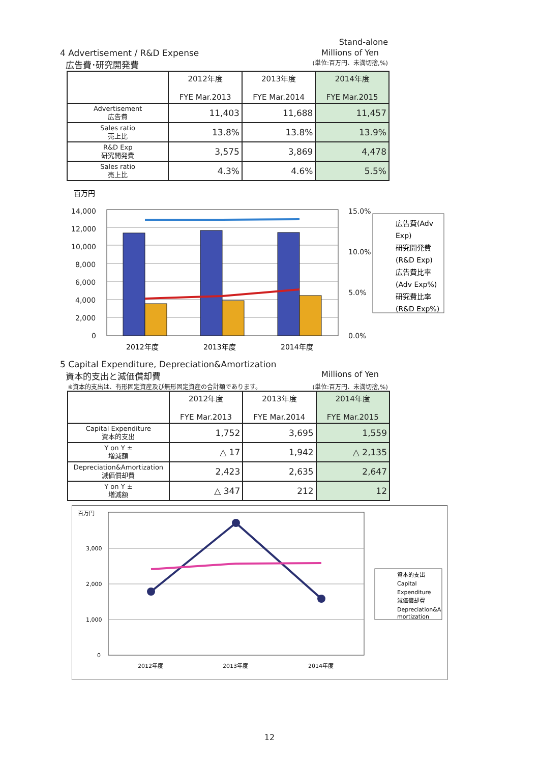Stand-alone
4 Advertisement / R&D Expense Millions of Yen
広告費･研究開発費 (単位:百万円、未満切捨,%)
| | 2012年度 FYE Mar.2013 | 2013年度 FYE Mar.2014 | 2014年度 FYE Mar.2015 |
| --- | --- | --- | --- |
| Advertisement 広告費 | 11,403 | 11,688 | 11,457 |
| Sales ratio 売上比 | 13.8% | 13.8% | 13.9% |
| R&D Exp 研究開発費 | 3,575 | 3,869 | 4,478 |
| Sales ratio 売上比 | 4.3% | 4.6% | 5.5% |
百万円
14,000
12,000
10,000
8,000
6,000
4,000
2,000
0
15.0%
10.0%
5.0%
0.0%
2012年度
2013年度
2014年度
広告費(Adv
Exp)
研究開発費
(R&D Exp)
広告費比率
(Adv Exp%)
研究費比率
(R&D Exp%)
5 Capital Expenditure, Depreciation&Amortization
資本的支出と減価償却費 Millions of Yen
※資本的支出は、有形固定資産及び無形固定資産の合計額であります。 (単位:百万円、未満切捨,%)
| | 2012年度 FYE Mar.2013 | 2013年度 FYE Mar.2014 | 2014年度 FYE Mar.2015 |
| --- | --- | --- | --- |
| Capital Expenditure 資本的支出 | 1,752 | 3,695 | 1,559 |
| Y on Y ± 増減額 | △ 17 | 1,942 | △ 2,135 |
| Depreciation&Amortization 減価償却費 | 2,423 | 2,635 | 2,647 |
| Y on Y ± 増減額 | △ 347 | 212 | 12 |
百万円
3,000
2,000
1,000
0
2012年度
2013年度
2014年度
資本的支出
Capital
Expenditure
減価償却費
Depreciation&A
mortization
12